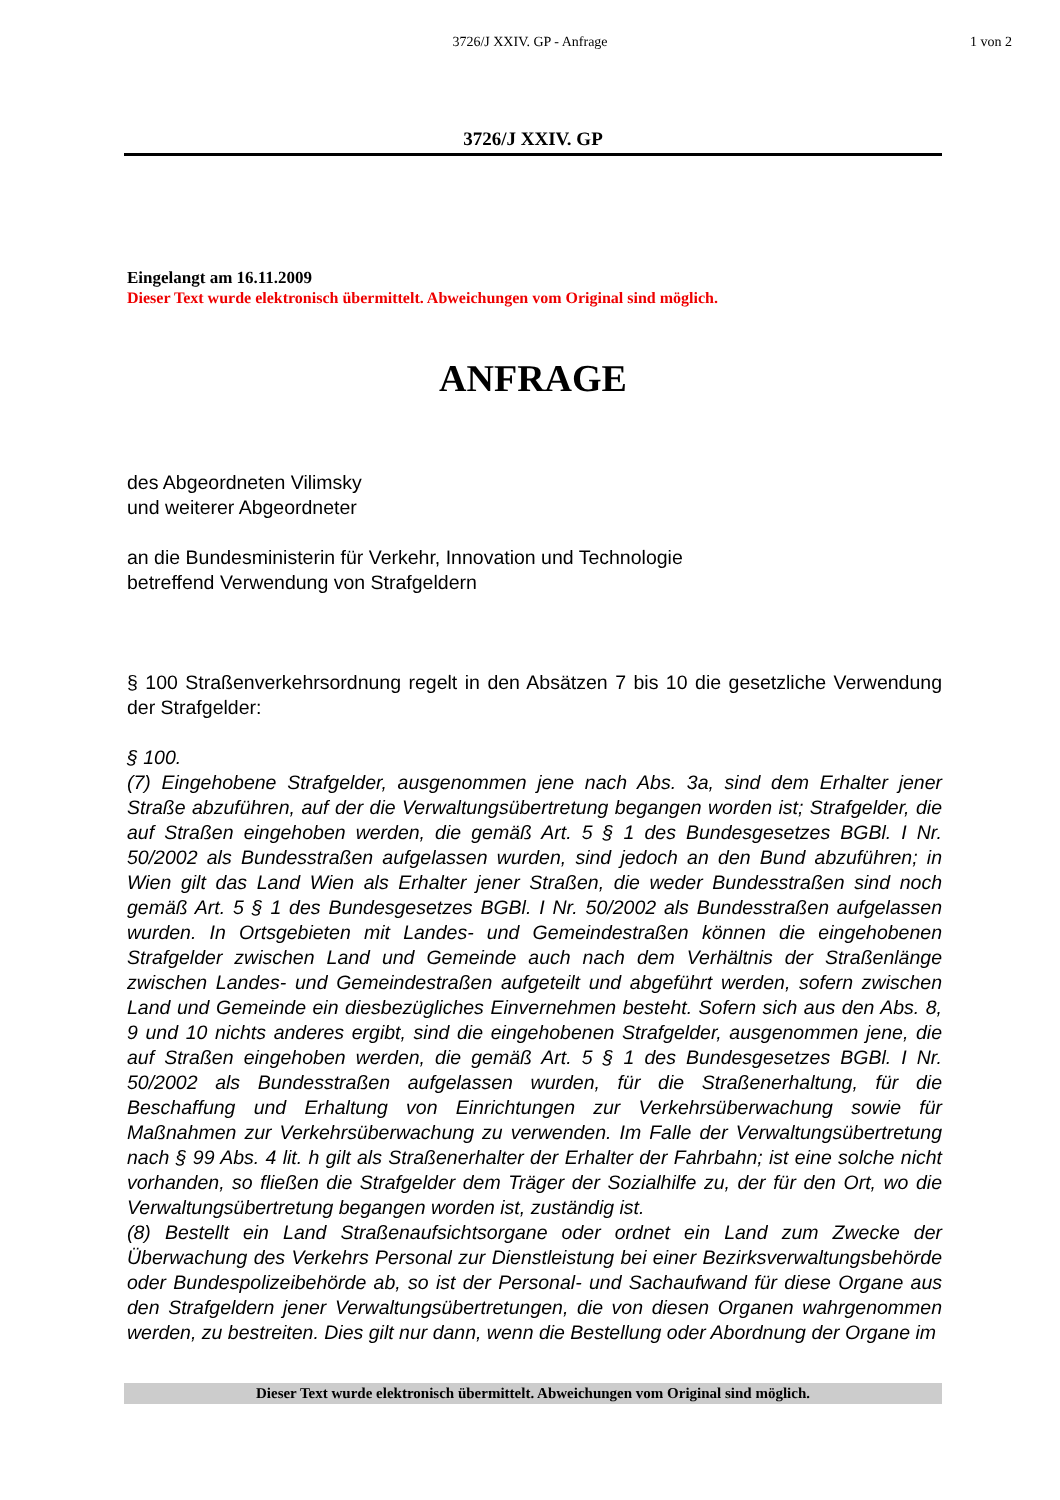3726/J XXIV. GP - Anfrage 1 von 2
3726/J XXIV. GP
Eingelangt am 16.11.2009
Dieser Text wurde elektronisch übermittelt. Abweichungen vom Original sind möglich.
ANFRAGE
des Abgeordneten Vilimsky
und weiterer Abgeordneter
an die Bundesministerin für Verkehr, Innovation und Technologie
betreffend Verwendung von Strafgeldern
§ 100 Straßenverkehrsordnung regelt in den Absätzen 7 bis 10 die gesetzliche Verwendung der Strafgelder:
§ 100.
(7) Eingehobene Strafgelder, ausgenommen jene nach Abs. 3a, sind dem Erhalter jener Straße abzuführen, auf der die Verwaltungsübertretung begangen worden ist; Strafgelder, die auf Straßen eingehoben werden, die gemäß Art. 5 § 1 des Bundesgesetzes BGBl. I Nr. 50/2002 als Bundesstraßen aufgelassen wurden, sind jedoch an den Bund abzuführen; in Wien gilt das Land Wien als Erhalter jener Straßen, die weder Bundesstraßen sind noch gemäß Art. 5 § 1 des Bundesgesetzes BGBl. I Nr. 50/2002 als Bundesstraßen aufgelassen wurden. In Ortsgebieten mit Landes- und Gemeindestraßen können die eingehobenen Strafgelder zwischen Land und Gemeinde auch nach dem Verhältnis der Straßenlänge zwischen Landes- und Gemeindestraßen aufgeteilt und abgeführt werden, sofern zwischen Land und Gemeinde ein diesbezügliches Einvernehmen besteht. Sofern sich aus den Abs. 8, 9 und 10 nichts anderes ergibt, sind die eingehobenen Strafgelder, ausgenommen jene, die auf Straßen eingehoben werden, die gemäß Art. 5 § 1 des Bundesgesetzes BGBl. I Nr. 50/2002 als Bundesstraßen aufgelassen wurden, für die Straßenerhaltung, für die Beschaffung und Erhaltung von Einrichtungen zur Verkehrsüberwachung sowie für Maßnahmen zur Verkehrsüberwachung zu verwenden. Im Falle der Verwaltungsübertretung nach § 99 Abs. 4 lit. h gilt als Straßenerhalter der Erhalter der Fahrbahn; ist eine solche nicht vorhanden, so fließen die Strafgelder dem Träger der Sozialhilfe zu, der für den Ort, wo die Verwaltungsübertretung begangen worden ist, zuständig ist.
(8) Bestellt ein Land Straßenaufsichtsorgane oder ordnet ein Land zum Zwecke der Überwachung des Verkehrs Personal zur Dienstleistung bei einer Bezirksverwaltungsbehörde oder Bundespolizeibehörde ab, so ist der Personal- und Sachaufwand für diese Organe aus den Strafgeldern jener Verwaltungsübertretungen, die von diesen Organen wahrgenommen werden, zu bestreiten. Dies gilt nur dann, wenn die Bestellung oder Abordnung der Organe im
Dieser Text wurde elektronisch übermittelt. Abweichungen vom Original sind möglich.